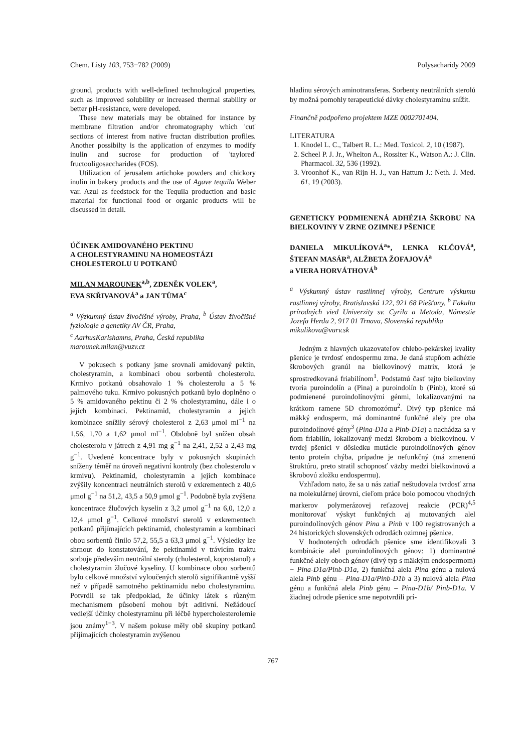Chem. Listy 103, 753−782 (2009) Polysacharidy 2009
ground, products with well-defined technological properties, such as improved solubility or increased thermal stability or better pH-resistance, were developed.
These new materials may be obtained for instance by membrane filtration and/or chromatography which 'cut' sections of interest from native fructan distribution profiles. Another possibilty is the application of enzymes to modify inulin and sucrose for production of 'taylored' fructooligosaccharides (FOS).
Utilization of jerusalem artichoke powders and chickory inulin in bakery products and the use of Agave tequila Weber var. Azul as feedstock for the Tequila production and basic material for functional food or organic products will be discussed in detail.
ÚČINEK AMIDOVANÉHO PEKTINU
A CHOLESTYRAMINU NA HOMEOSTÁZI
CHOLESTEROLU U POTKANŮ
MILAN MAROUNEK<sup>a,b</sup>, ZDENĚK VOLEK<sup>a</sup>,
EVA SKŘIVANOVÁ<sup>a</sup> a JAN TŮMA<sup>c</sup>
<sup>a</sup> Výzkumný ústav živočišné výroby, Praha, <sup>b</sup> Ústav živočišné fyziologie a genetiky AV ČR, Praha,
<sup>c</sup> AarhusKarlshamns, Praha, Česká republika
marounek.milan@vuzv.cz
V pokusech s potkany jsme srovnali amidovaný pektin, cholestyramin, a kombinaci obou sorbentů cholesterolu. Krmivo potkanů obsahovalo 1 % cholesterolu a 5 % palmového tuku. Krmivo pokusných potkanů bylo doplněno o 5 % amidovaného pektinu či 2 % cholestyraminu, dále i o jejich kombinaci. Pektinamid, cholestyramin a jejich kombinace snížily sérový cholesterol z 2,63 μmol ml<sup>−1</sup> na 1,56, 1,70 a 1,62 μmol ml<sup>−1</sup>. Obdobně byl snížen obsah cholesterolu v játrech z 4,91 mg g<sup>−1</sup> na 2,41, 2,52 a 2,43 mg g<sup>−1</sup>. Uvedené koncentrace byly v pokusných skupinách sníženy téměř na úroveň negativní kontroly (bez cholesterolu v krmivu). Pektinamid, cholestyramin a jejich kombinace zvýšily koncentraci neutrálních sterolů v exkrementech z 40,6 μmol g<sup>−1</sup> na 51,2, 43,5 a 50,9 μmol g<sup>−1</sup>. Podobně byla zvýšena koncentrace žlučových kyselin z 3,2 μmol g<sup>−1</sup> na 6,0, 12,0 a 12,4 μmol g<sup>−1</sup>. Celkové množství sterolů v exkrementech potkanů přijímajících pektinamid, cholestyramin a kombinaci obou sorbentů činilo 57,2, 55,5 a 63,3 μmol g<sup>−1</sup>. Výsledky lze shrnout do konstatování, že pektinamid v trávicím traktu sorbuje především neutrální steroly (cholesterol, koprostanol) a cholestyramin žlučové kyseliny. U kombinace obou sorbentů bylo celkové množství vyloučených sterolů signifikantně vyšší než v případě samotného pektinamidu nebo cholestyraminu. Potvrdil se tak předpoklad, že účinky látek s různým mechanismem působení mohou být aditivní. Nežádoucí vedlejší účinky cholestyraminu při léčbě hypercholesterolemie jsou známy<sup>1−3</sup>. V našem pokuse měly obě skupiny potkanů přijímajících cholestyramin zvýšenou
hladinu sérových aminotransferas. Sorbenty neutrálních sterolů by možná pomohly terapeutické dávky cholestyraminu snížit.
Finančně podpořeno projektem MZE 0002701404.
LITERATURA
1. Knodel L. C., Talbert R. L.: Med. Toxicol. 2, 10 (1987).
2. Scheel P. J. Jr., Whelton A., Rossiter K., Watson A.: J. Clin. Pharmacol. 32, 536 (1992).
3. Vroonhof K., van Rijn H. J., van Hattum J.: Neth. J. Med. 61, 19 (2003).
GENETICKY PODMIENENÁ ADHÉZIA ŠKROBU NA BIELKOVINY V ZRNE OZIMNEJ PŠENICE
DANIELA MIKULÍKOVÁ<sup>a</sup>*, LENKA KLČOVÁ<sup>a</sup>, ŠTEFAN MASÁR<sup>a</sup>, ALŽBETA ŽOFAJOVÁ<sup>a</sup>
a VIERA HORVÁTHOVÁ<sup>b</sup>
<sup>a</sup> Výskumný ústav rastlinnej výroby, Centrum výskumu rastlinnej výroby, Bratislavská 122, 921 68 Piešťany, <sup>b</sup> Fakulta prírodných vied Univerzity sv. Cyrila a Metoda, Námestie Jozefa Herdu 2, 917 01 Trnava, Slovenská republika
mikulikova@vurv.sk
Jedným z hlavných ukazovateľov chlebo-pekárskej kvality pšenice je tvrdosť endospermu zrna. Je daná stupňom adhézie škrobových granúl na bielkovinový matrix, ktorá je sprostredkovaná friabilínom<sup>1</sup>. Podstatnú časť tejto bielkoviny tvoria puroindolín a (Pina) a puroindolín b (Pinb), ktoré sú podmienené puroindolínovými génmi, lokalizovanými na krátkom ramene 5D chromozómu<sup>2</sup>. Divý typ pšenice má mäkký endosperm, má dominantné funkčné alely pre oba puroindolínové gény<sup>3</sup> (Pina-D1a a Pinb-D1a) a nachádza sa v ňom friabilín, lokalizovaný medzi škrobom a bielkovinou. V tvrdej pšenici v dôsledku mutácie puroindolínových génov tento proteín chýba, prípadne je nefunkčný (má zmenenú štruktúru, preto stratil schopnosť väzby medzi bielkovinovú a škrobovú zložku endospermu).
Vzhľadom nato, že sa u nás zatiaľ neštudovala tvrdosť zrna na molekulárnej úrovni, cieľom práce bolo pomocou vhodných markerov polymerázovej reťazovej reakcie (PCR)<sup>4,5</sup> monitorovať výskyt funkčných aj mutovaných alel puroindolínových génov Pina a Pinb v 100 registrovaných a 24 historických slovenských odrodách ozimnej pšenice.
V hodnotených odrodách pšenice sme identifikovali 3 kombinácie alel puroindolínových génov: 1) dominantné funkčné alely oboch génov (divý typ s mäkkým endospermom) − Pina-D1a/Pinb-D1a, 2) funkčná alela Pina génu a nulová alela Pinb génu – Pina-D1a/Pinb-D1b a 3) nulová alela Pina génu a funkčná alela Pinb génu – Pina-D1b/ Pinb-D1a. V žiadnej odrode pšenice sme nepotvrdili prí-
767